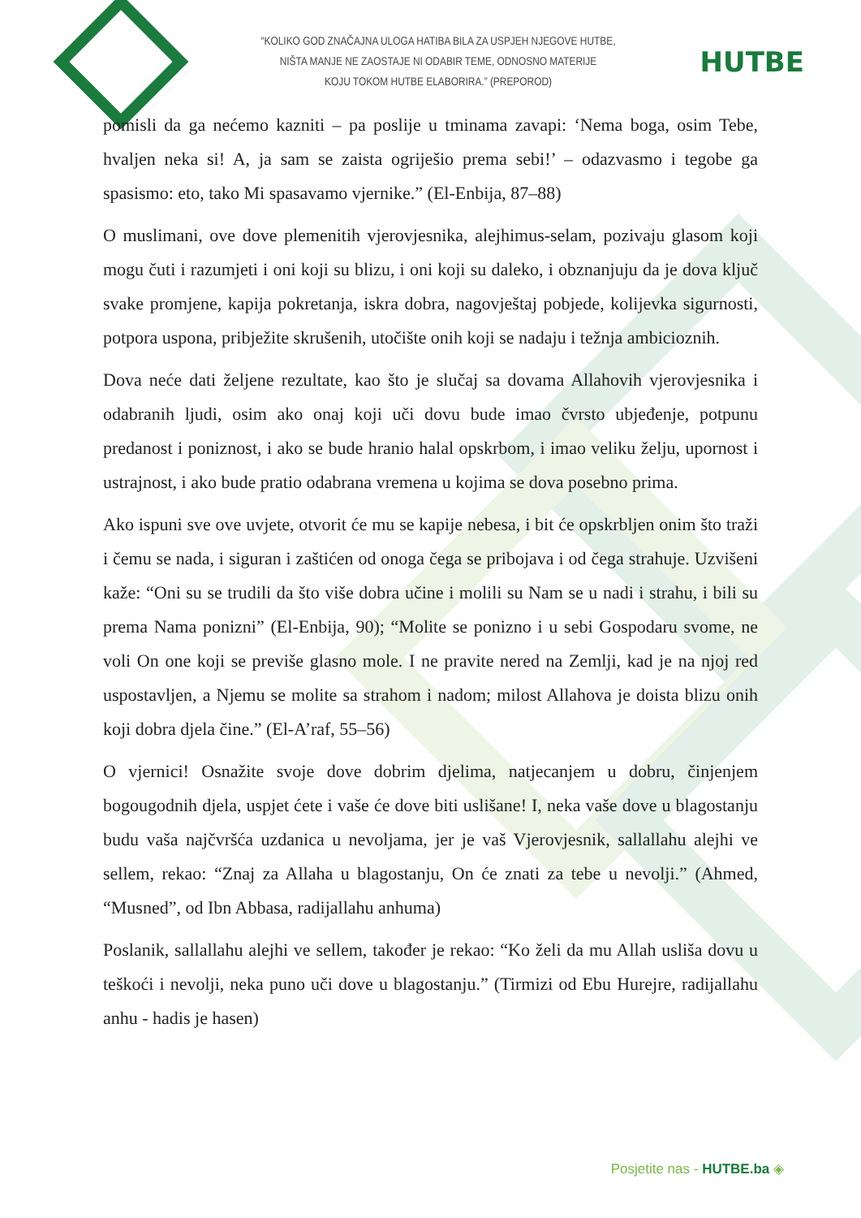“KOLIKO GOD ZNAČAJNA ULOGA HATIBA BILA ZA USPJEH NJEGOVE HUTBE,
NIŠTA MANJE NE ZAOSTAJE NI ODABIR TEME, ODNOSNO MATERIJE
KOJU TOKOM HUTBE ELABORIRA.” (PREPOROD)
HUTBE
pomisli da ga nećemo kazniti – pa poslije u tminama zavapi: ‘Nema boga, osim Tebe, hvaljen neka si! A, ja sam se zaista ogriješio prema sebi!’ – odazvasmo i tegobe ga spasismo: eto, tako Mi spasavamo vjernike.” (El-Enbija, 87–88)
O muslimani, ove dove plemenitih vjerovjesnika, alejhimus-selam, pozivaju glasom koji mogu čuti i razumjeti i oni koji su blizu, i oni koji su daleko, i obznanjuju da je dova ključ svake promjene, kapija pokretanja, iskra dobra, nagovještaj pobjede, kolijevka sigurnosti, potpora uspona, pribježite skrušenih, utočište onih koji se nadaju i težnja ambicioznih.
Dova neće dati željene rezultate, kao što je slučaj sa dovama Allahovih vjerovjesnika i odabranih ljudi, osim ako onaj koji uči dovu bude imao čvrsto ubjeđenje, potpunu predanost i poniznost, i ako se bude hranio halal opskrbom, i imao veliku želju, upornost i ustrajnost, i ako bude pratio odabrana vremena u kojima se dova posebno prima.
Ako ispuni sve ove uvjete, otvorit će mu se kapije nebesa, i bit će opskrbljen onim što traži i čemu se nada, i siguran i zaštićen od onoga čega se pribojava i od čega strahuje. Uzvišeni kaže: “Oni su se trudili da što više dobra učine i molili su Nam se u nadi i strahu, i bili su prema Nama ponizni” (El-Enbija, 90); “Molite se ponizno i u sebi Gospodaru svome, ne voli On one koji se previše glasno mole. I ne pravite nered na Zemlji, kad je na njoj red uspostavljen, a Njemu se molite sa strahom i nadom; milost Allahova je doista blizu onih koji dobra djela čine.” (El-A’raf, 55–56)
O vjernici! Osnažite svoje dove dobrim djelima, natjecanjem u dobru, činjenjem bogougodnih djela, uspjet ćete i vaše će dove biti uslišane! I, neka vaše dove u blagostanju budu vaša najčvršća uzdanica u nevoljama, jer je vaš Vjerovjesnik, sallallahu alejhi ve sellem, rekao: “Znaj za Allaha u blagostanju, On će znati za tebe u nevolji.” (Ahmed, “Musned”, od Ibn Abbasa, radijallahu anhuma)
Poslanik, sallallahu alejhi ve sellem, također je rekao: “Ko želi da mu Allah usliša dovu u teškoći i nevolji, neka puno uči dove u blagostanju.” (Tirmizi od Ebu Hurejre, radijallahu anhu - hadis je hasen)
Posjetite nas - HUTBE.ba ◈